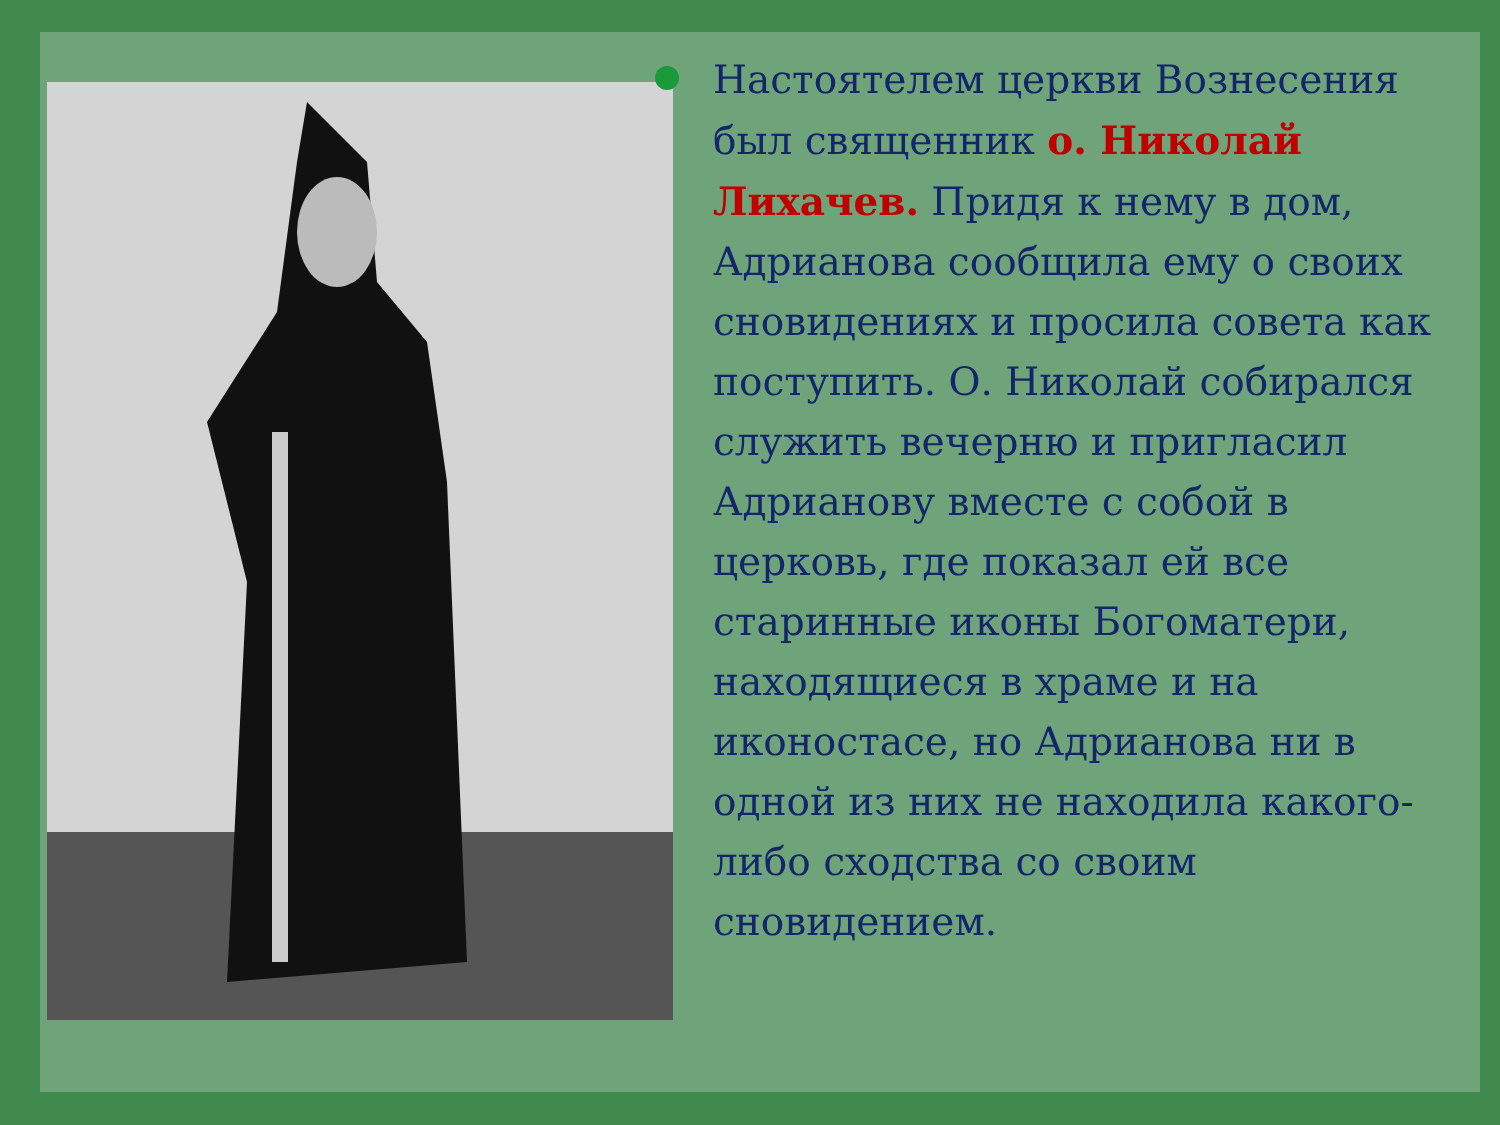Настоятелем церкви Вознесения был священник о. Николай Лихачев. Придя к нему в дом, Адрианова сообщила ему о своих сновидениях и просила совета как поступить. О. Николай собирался служить вечерню и пригласил Адрианову вместе с собой в церковь, где показал ей все старинные иконы Богоматери, находящиеся в храме и на иконостасе, но Адрианова ни в одной из них не находила какого-либо сходства со своим сновидением.